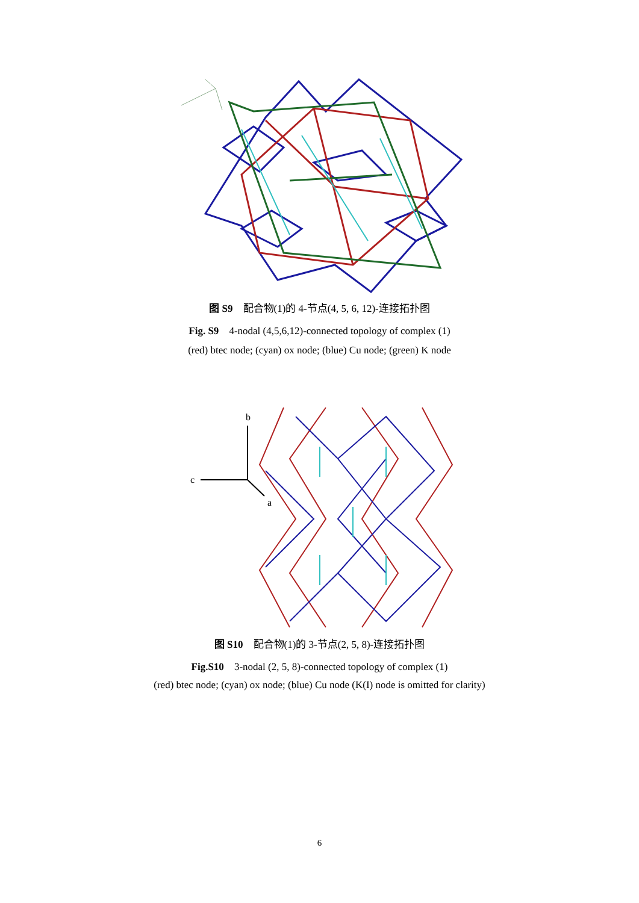图 S9　配合物(1)的 4-节点(4, 5, 6, 12)-连接拓扑图
Fig. S9　4-nodal (4,5,6,12)-connected topology of complex (1)
(red) btec node; (cyan) ox node; (blue) Cu node; (green) K node
b
c
a
图 S10　配合物(1)的 3-节点(2, 5, 8)-连接拓扑图
Fig.S10　3-nodal (2, 5, 8)-connected topology of complex (1)
(red) btec node; (cyan) ox node; (blue) Cu node (K(I) node is omitted for clarity)
6